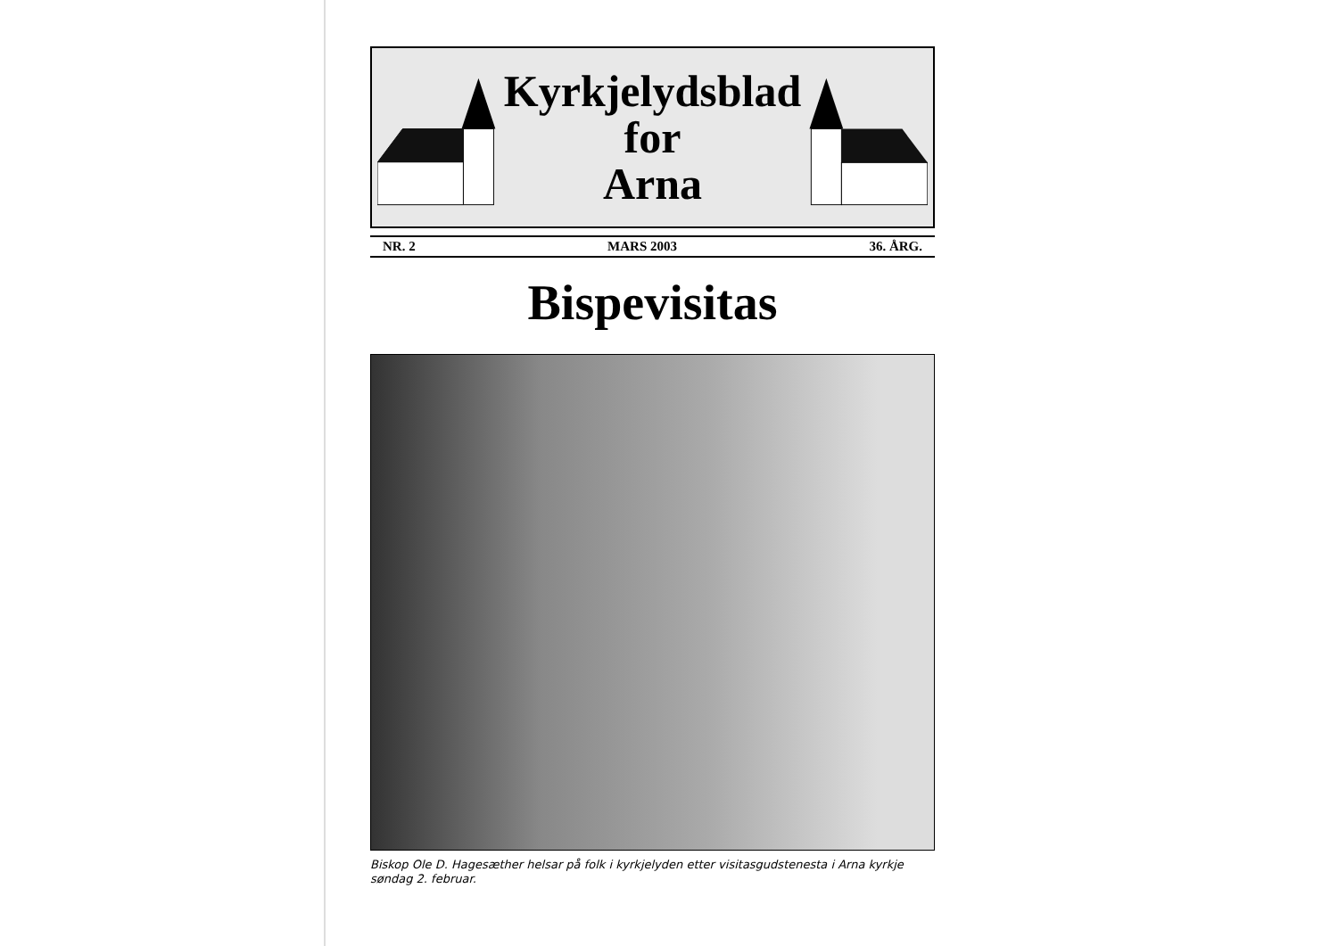Kyrkjelydsblad
for
Arna
NR. 2 MARS 2003 36. ÅRG.
Bispevisitas
Biskop Ole D. Hagesæther helsar på folk i kyrkjelyden etter visitasgudstenesta i Arna kyrkje søndag 2. februar.